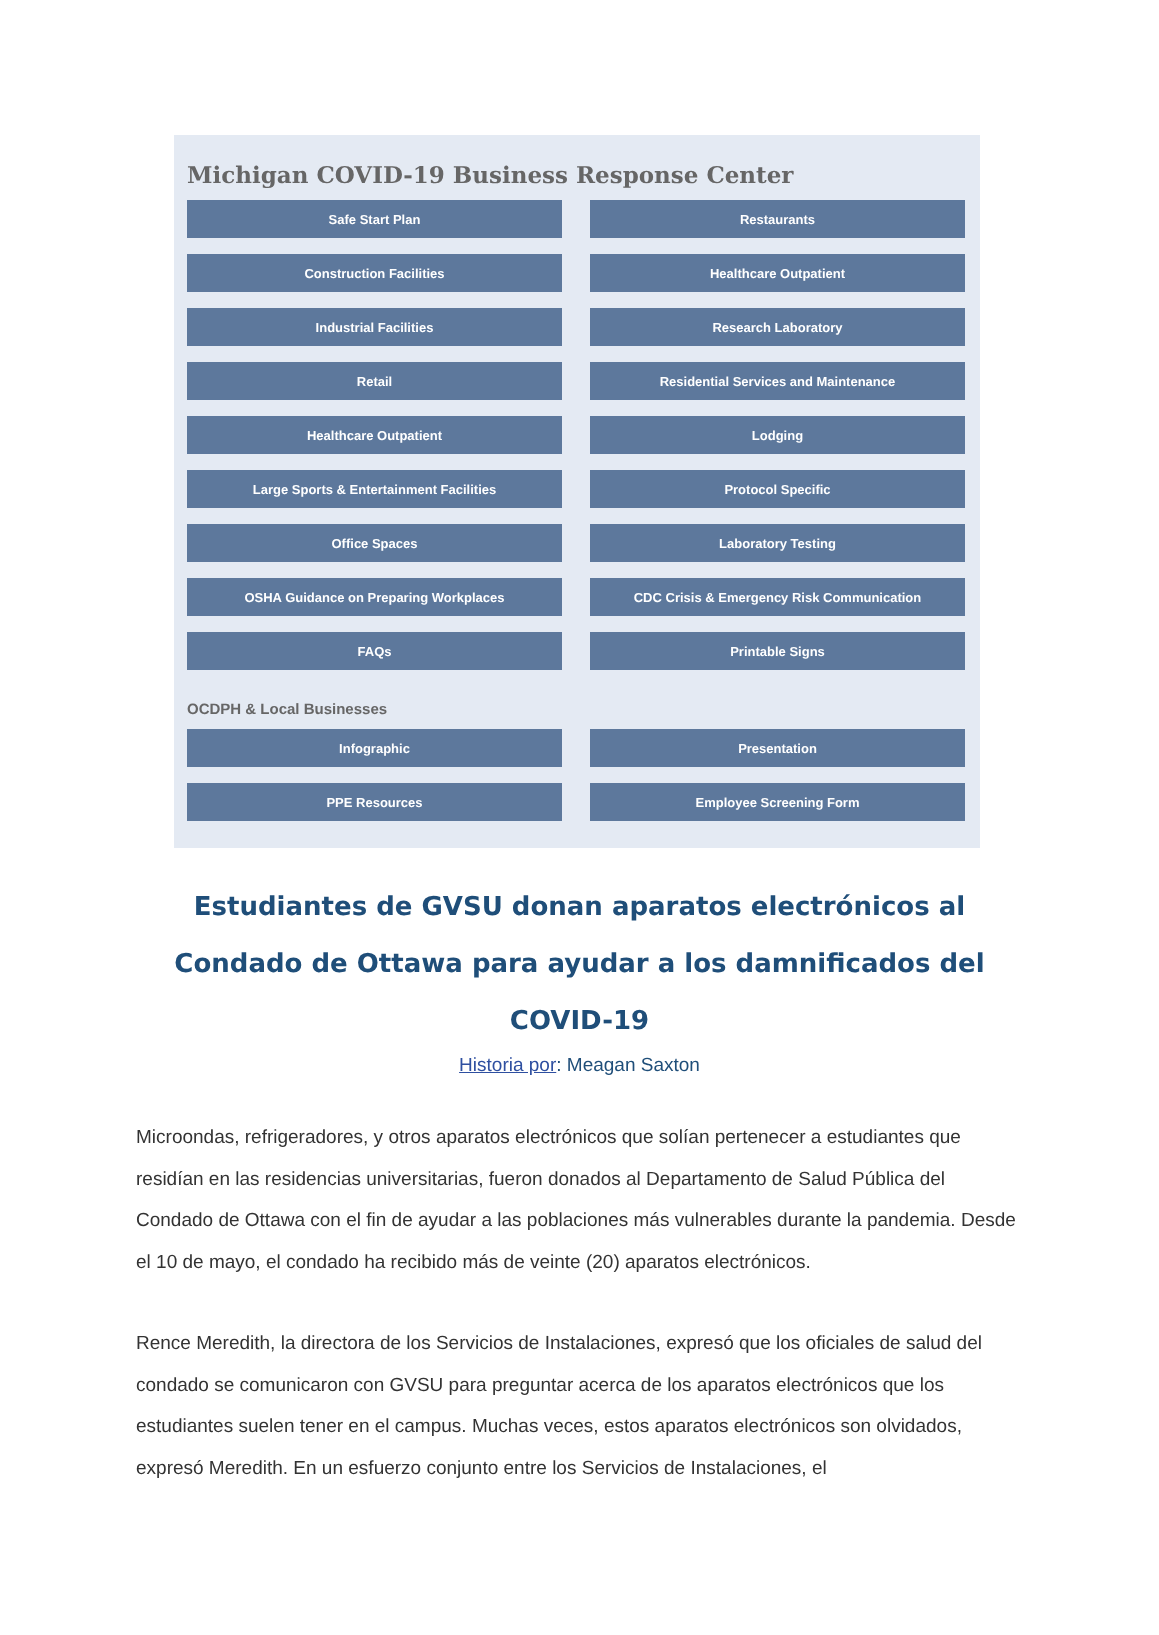Michigan COVID-19 Business Response Center
Safe Start Plan
Restaurants
Construction Facilities
Healthcare Outpatient
Industrial Facilities
Research Laboratory
Retail
Residential Services and Maintenance
Healthcare Outpatient
Lodging
Large Sports & Entertainment Facilities
Protocol Specific
Office Spaces
Laboratory Testing
OSHA Guidance on Preparing Workplaces
CDC Crisis & Emergency Risk Communication
FAQs
Printable Signs
OCDPH & Local Businesses
Infographic
Presentation
PPE Resources
Employee Screening Form
Estudiantes de GVSU donan aparatos electrónicos al Condado de Ottawa para ayudar a los damnificados del COVID-19
Historia por: Meagan Saxton
Microondas, refrigeradores, y otros aparatos electrónicos que solían pertenecer a estudiantes que residían en las residencias universitarias, fueron donados al Departamento de Salud Pública del Condado de Ottawa con el fin de ayudar a las poblaciones más vulnerables durante la pandemia. Desde el 10 de mayo, el condado ha recibido más de veinte (20) aparatos electrónicos.
Rence Meredith, la directora de los Servicios de Instalaciones, expresó que los oficiales de salud del condado se comunicaron con GVSU para preguntar acerca de los aparatos electrónicos que los estudiantes suelen tener en el campus. Muchas veces, estos aparatos electrónicos son olvidados, expresó Meredith. En un esfuerzo conjunto entre los Servicios de Instalaciones, el